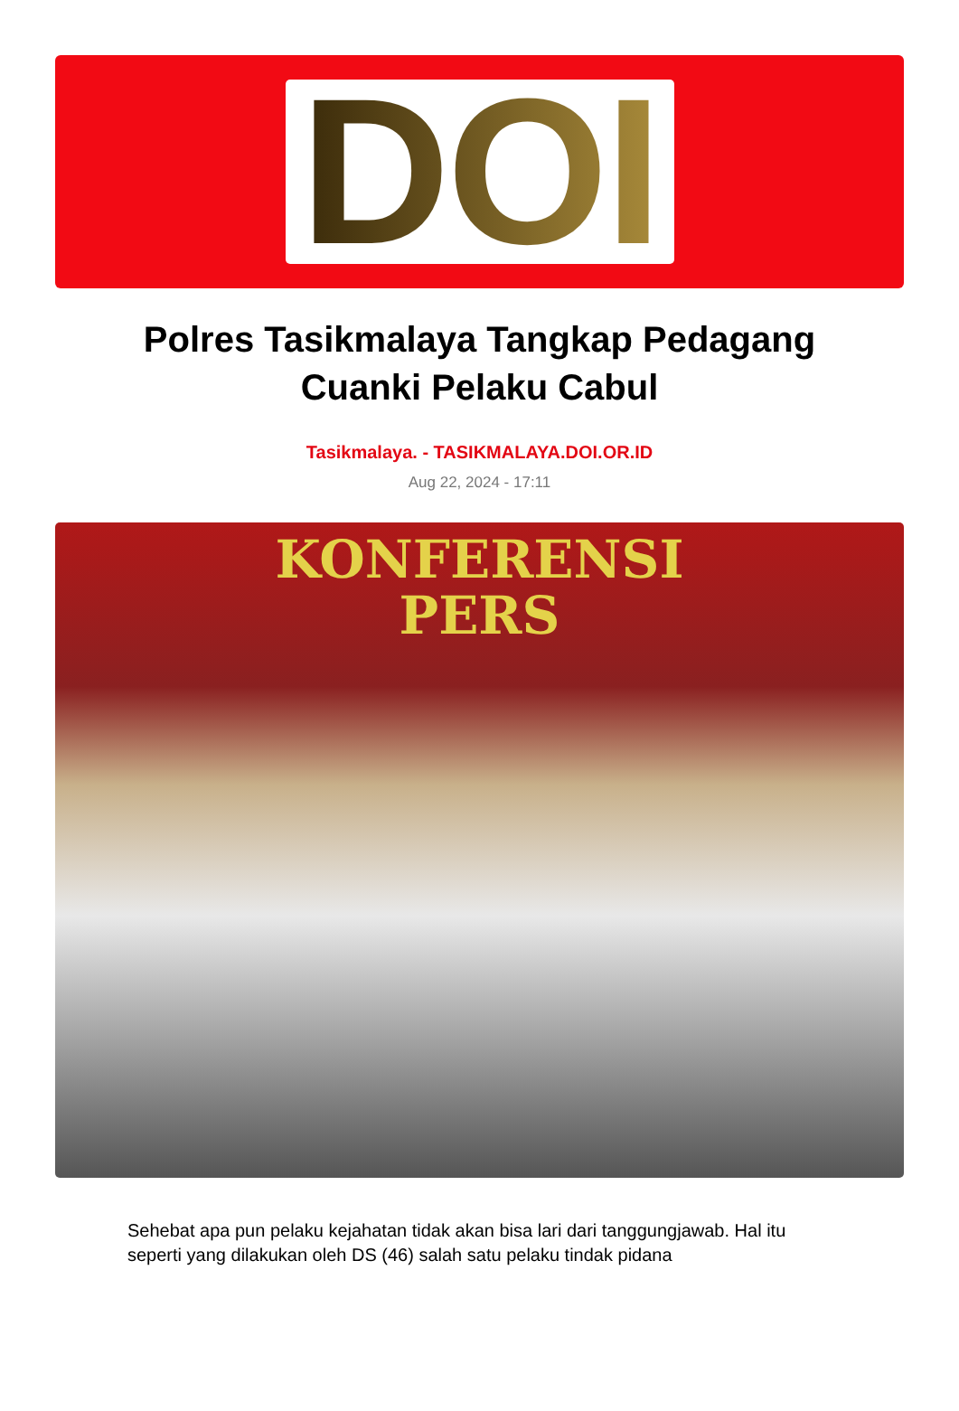DOI
Polres Tasikmalaya Tangkap Pedagang Cuanki Pelaku Cabul
Tasikmalaya. - TASIKMALAYA.DOI.OR.ID
Aug 22, 2024 - 17:11
KONFERENSI
PERS
Sehebat apa pun pelaku kejahatan tidak akan bisa lari dari tanggungjawab. Hal itu seperti yang dilakukan oleh DS (46) salah satu pelaku tindak pidana